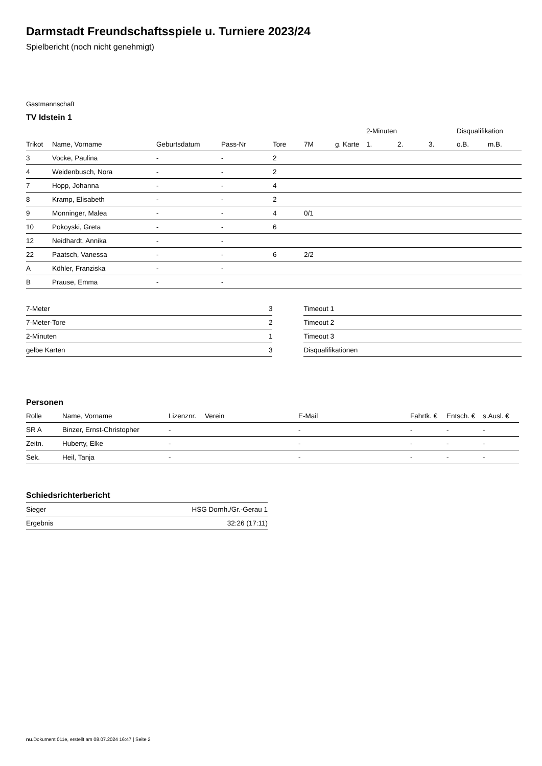Darmstadt Freundschaftsspiele u. Turniere 2023/24
Spielbericht (noch nicht genehmigt)
Gastmannschaft
TV Idstein 1
| | | | | | | | 2-Minuten | | | Disqualifikation | |
| --- | --- | --- | --- | --- | --- | --- | --- | --- | --- | --- | --- |
| Trikot | Name, Vorname | Geburtsdatum | Pass-Nr | Tore | 7M | g. Karte | 1. | 2. | 3. | o.B. | m.B. |
| 3 | Vocke, Paulina | - | - | 2 | | | | | | | |
| 4 | Weidenbusch, Nora | - | - | 2 | | | | | | | |
| 7 | Hopp, Johanna | - | - | 4 | | | | | | | |
| 8 | Kramp, Elisabeth | - | - | 2 | | | | | | | |
| 9 | Monninger, Malea | - | - | 4 | 0/1 | | | | | | |
| 10 | Pokoyski, Greta | - | - | 6 | | | | | | | |
| 12 | Neidhardt, Annika | - | - | | | | | | | | |
| 22 | Paatsch, Vanessa | - | - | 6 | 2/2 | | | | | | |
| A | Köhler, Franziska | - | - | | | | | | | | |
| B | Prause, Emma | - | - | | | | | | | | |
| 7-Meter | 3 |
| 7-Meter-Tore | 2 |
| 2-Minuten | 1 |
| gelbe Karten | 3 |
| Timeout 1 |
| Timeout 2 |
| Timeout 3 |
| Disqualifikationen |
Personen
| Rolle | Name, Vorname | Lizenznr. | Verein | E-Mail | Fahrtk. € | Entsch. € | s.Ausl. € |
| --- | --- | --- | --- | --- | --- | --- | --- |
| SR A | Binzer, Ernst-Christopher | - | | - | - | - | - |
| Zeitn. | Huberty, Elke | - | | - | - | - | - |
| Sek. | Heil, Tanja | - | | - | - | - | - |
Schiedsrichterbericht
| Sieger | HSG Dornh./Gr.-Gerau 1 |
| Ergebnis | 32:26 (17:11) |
nu.Dokument 011e, erstellt am 08.07.2024 16:47 | Seite 2